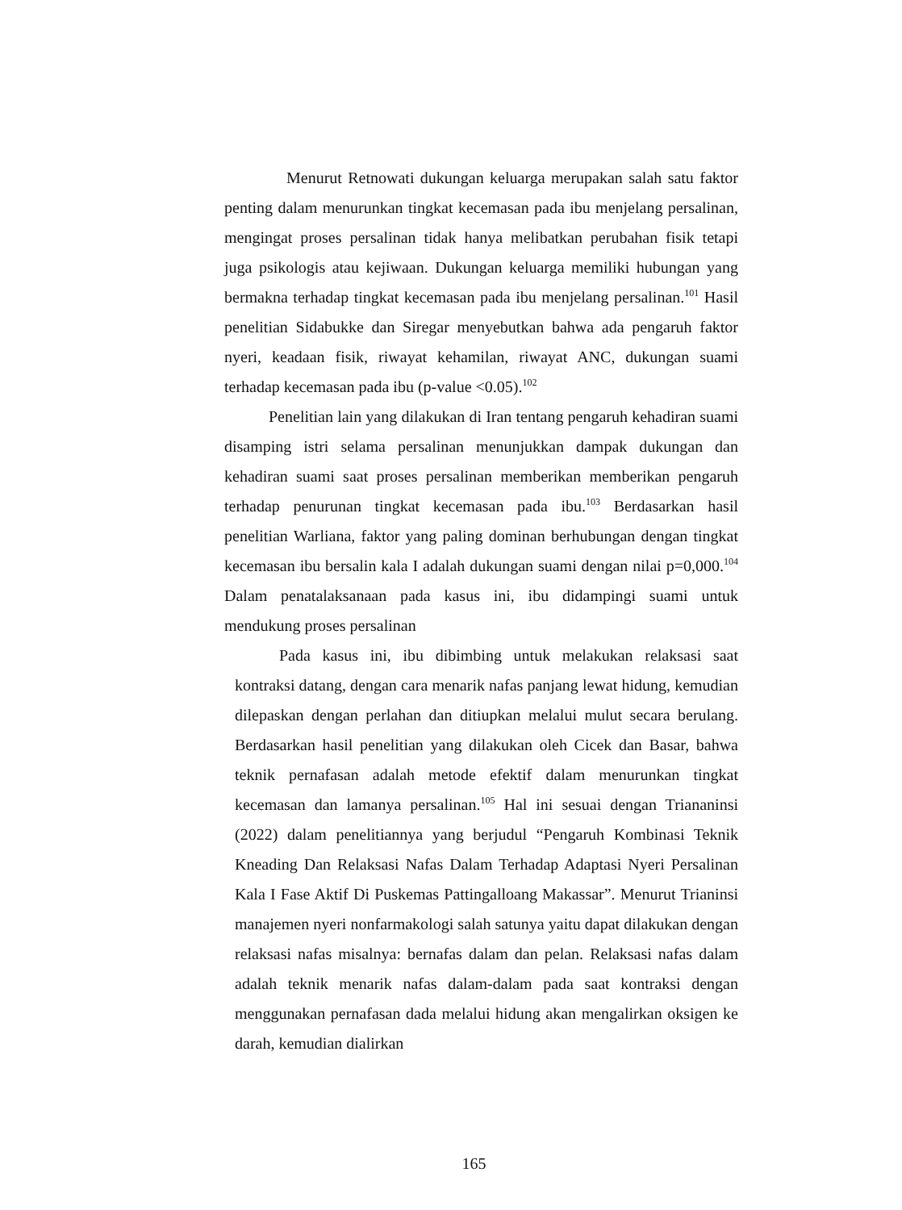Menurut Retnowati dukungan keluarga merupakan salah satu faktor penting dalam menurunkan tingkat kecemasan pada ibu menjelang persalinan, mengingat proses persalinan tidak hanya melibatkan perubahan fisik tetapi juga psikologis atau kejiwaan. Dukungan keluarga memiliki hubungan yang bermakna terhadap tingkat kecemasan pada ibu menjelang persalinan.<sup>101</sup> Hasil penelitian Sidabukke dan Siregar menyebutkan bahwa ada pengaruh faktor nyeri, keadaan fisik, riwayat kehamilan, riwayat ANC, dukungan suami terhadap kecemasan pada ibu (p-value <0.05).<sup>102</sup>
Penelitian lain yang dilakukan di Iran tentang pengaruh kehadiran suami disamping istri selama persalinan menunjukkan dampak dukungan dan kehadiran suami saat proses persalinan memberikan memberikan pengaruh terhadap penurunan tingkat kecemasan pada ibu.<sup>103</sup> Berdasarkan hasil penelitian Warliana, faktor yang paling dominan berhubungan dengan tingkat kecemasan ibu bersalin kala I adalah dukungan suami dengan nilai p=0,000.<sup>104</sup> Dalam penatalaksanaan pada kasus ini, ibu didampingi suami untuk mendukung proses persalinan
Pada kasus ini, ibu dibimbing untuk melakukan relaksasi saat kontraksi datang, dengan cara menarik nafas panjang lewat hidung, kemudian dilepaskan dengan perlahan dan ditiupkan melalui mulut secara berulang. Berdasarkan hasil penelitian yang dilakukan oleh Cicek dan Basar, bahwa teknik pernafasan adalah metode efektif dalam menurunkan tingkat kecemasan dan lamanya persalinan.<sup>105</sup> Hal ini sesuai dengan Triananinsi (2022) dalam penelitiannya yang berjudul “Pengaruh Kombinasi Teknik Kneading Dan Relaksasi Nafas Dalam Terhadap Adaptasi Nyeri Persalinan Kala I Fase Aktif Di Puskemas Pattingalloang Makassar”. Menurut Trianinsi manajemen nyeri nonfarmakologi salah satunya yaitu dapat dilakukan dengan relaksasi nafas misalnya: bernafas dalam dan pelan. Relaksasi nafas dalam adalah teknik menarik nafas dalam-dalam pada saat kontraksi dengan menggunakan pernafasan dada melalui hidung akan mengalirkan oksigen ke darah, kemudian dialirkan
165